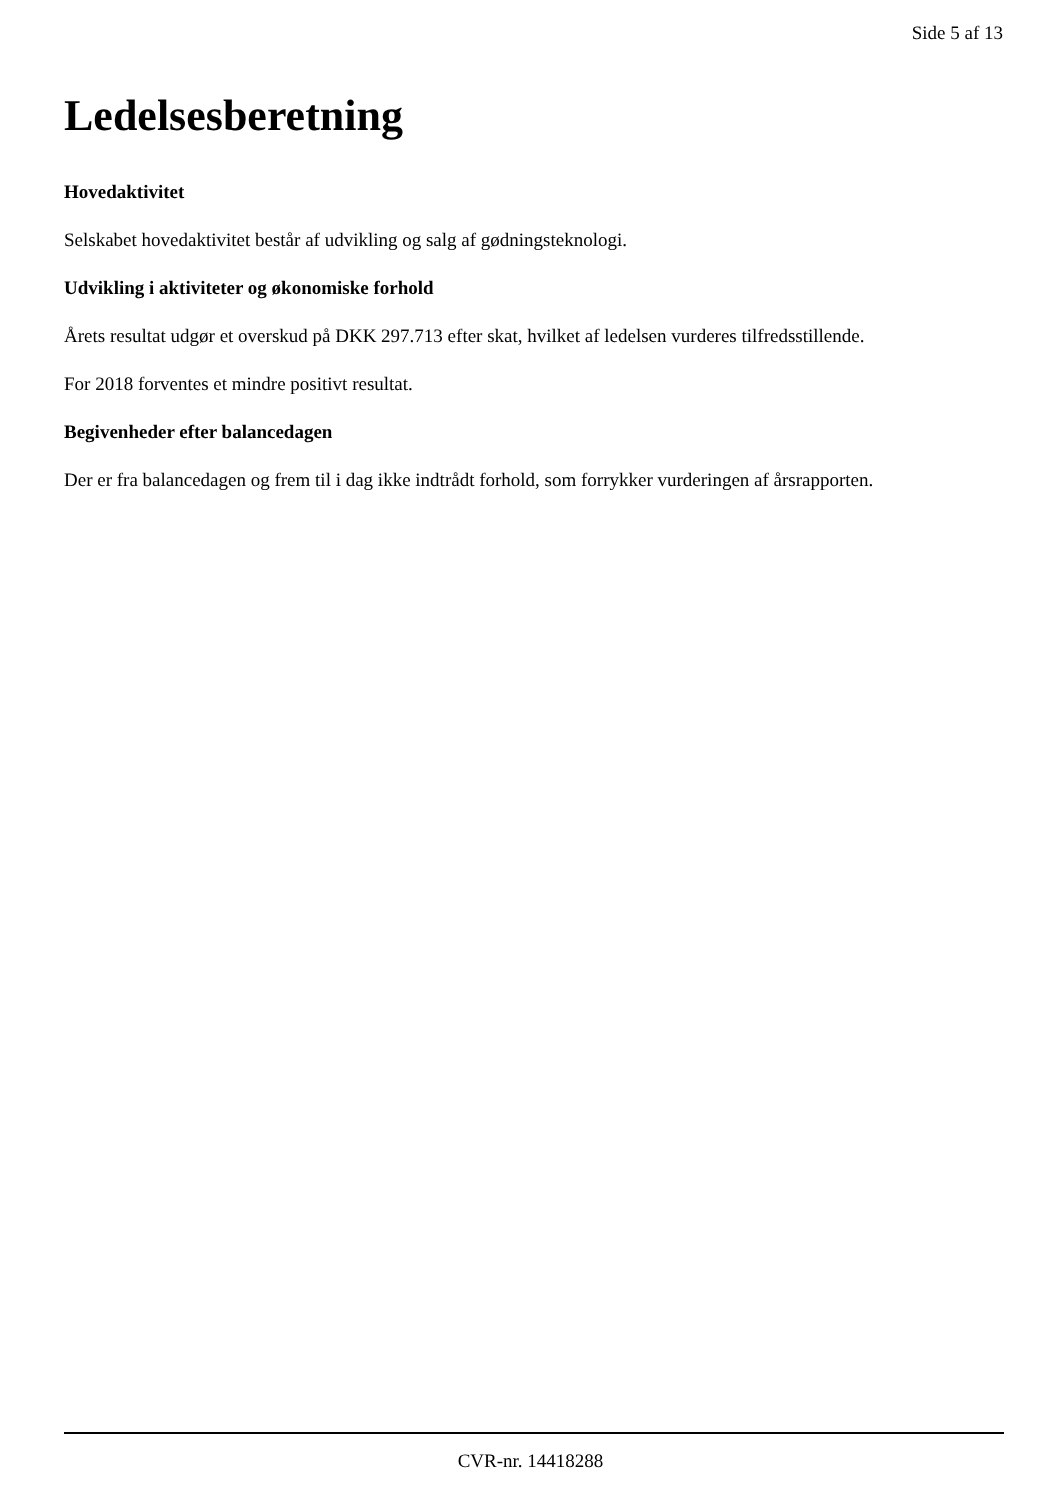Side 5 af 13
Ledelsesberetning
Hovedaktivitet
Selskabet hovedaktivitet består af udvikling og salg af gødningsteknologi.
Udvikling i aktiviteter og økonomiske forhold
Årets resultat udgør et overskud på DKK 297.713 efter skat, hvilket af ledelsen vurderes tilfredsstillende.
For 2018 forventes et mindre positivt resultat.
Begivenheder efter balancedagen
Der er fra balancedagen og frem til i dag ikke indtrådt forhold, som forrykker vurderingen af årsrapporten.
CVR-nr. 14418288